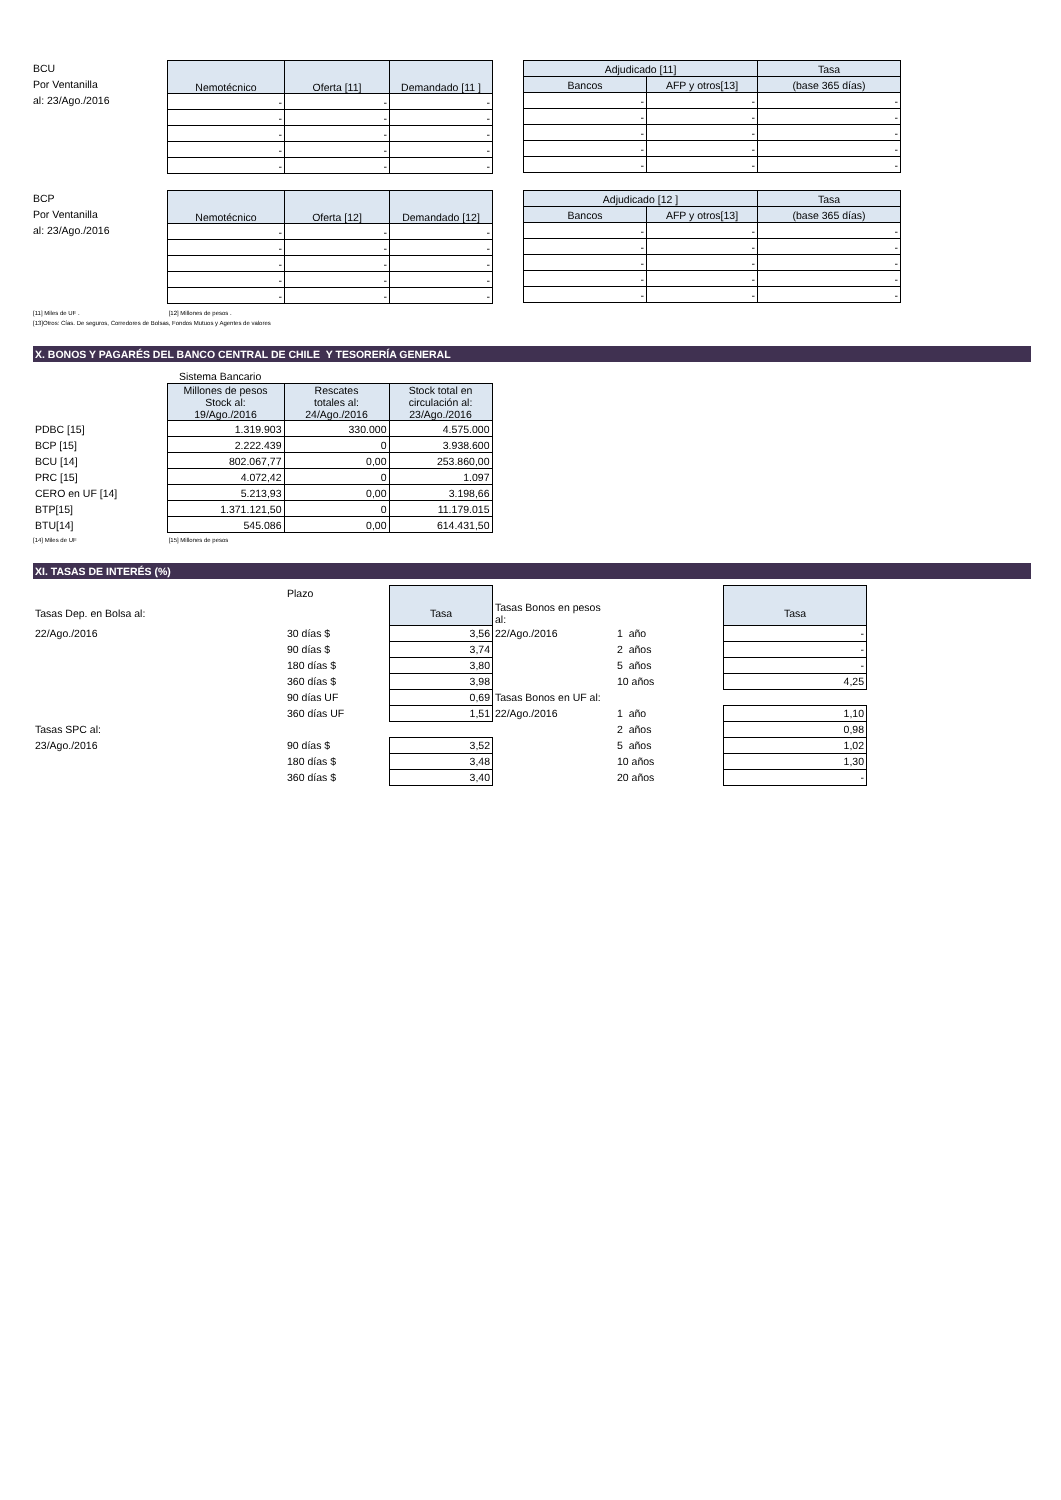BCU
Por Ventanilla
al: 23/Ago./2016
| Nemotécnico | Oferta [11] | Demandado [11 ] |
| --- | --- | --- |
| - | - | - |
| - | - | - |
| - | - | - |
| - | - | - |
| - | - | - |
| Adjudicado [11] | | Tasa |
| --- | --- | --- |
| Bancos | AFP y otros[13] | (base 365 días) |
| - | - | - |
| - | - | - |
| - | - | - |
| - | - | - |
| - | - | - |
BCP
Por Ventanilla
al: 23/Ago./2016
| Nemotécnico | Oferta [12] | Demandado [12] |
| --- | --- | --- |
| - | - | - |
| - | - | - |
| - | - | - |
| - | - | - |
| - | - | - |
| Adjudicado [12 ] | | Tasa |
| --- | --- | --- |
| Bancos | AFP y otros[13] | (base 365 días) |
| - | - | - |
| - | - | - |
| - | - | - |
| - | - | - |
| - | - | - |
[11] Miles de UF . [12] Millones de pesos .
[13]Otros: Cías. De seguros, Corredores de Bolsas, Fondos Mutuos y Agentes de valores
X. BONOS Y PAGARÉS DEL BANCO CENTRAL DE CHILE Y TESORERÍA GENERAL
| | Sistema Bancario | | |
| | Millones de pesos Stock al: 19/Ago./2016 | Rescates totales al: 24/Ago./2016 | Stock total en circulación al: 23/Ago./2016 |
| PDBC [15] | 1.319.903 | 330.000 | 4.575.000 |
| BCP [15] | 2.222.439 | 0 | 3.938.600 |
| BCU [14] | 802.067,77 | 0,00 | 253.860,00 |
| PRC [15] | 4.072,42 | 0 | 1.097 |
| CERO en UF [14] | 5.213,93 | 0,00 | 3.198,66 |
| BTP[15] | 1.371.121,50 | 0 | 11.179.015 |
| BTU[14] | 545.086 | 0,00 | 614.431,50 |
[14] Miles de UF [15] Millones de pesos
XI. TASAS DE INTERÉS (%)
| | Plazo | | | | |
| Tasas Dep. en Bolsa al: | | Tasa | Tasas Bonos en pesos al: | | Tasa |
| 22/Ago./2016 | 30 días $ | 3,56 | 22/Ago./2016 | 1 año | - |
| | 90 días $ | 3,74 | | 2 años | - |
| | 180 días $ | 3,80 | | 5 años | - |
| | 360 días $ | 3,98 | | 10 años | 4,25 |
| | 90 días UF | 0,69 | Tasas Bonos en UF al: | | |
| | 360 días UF | 1,51 | 22/Ago./2016 | 1 año | 1,10 |
| Tasas SPC al: | | | | 2 años | 0,98 |
| 23/Ago./2016 | 90 días $ | 3,52 | | 5 años | 1,02 |
| | 180 días $ | 3,48 | | 10 años | 1,30 |
| | 360 días $ | 3,40 | | 20 años | - |